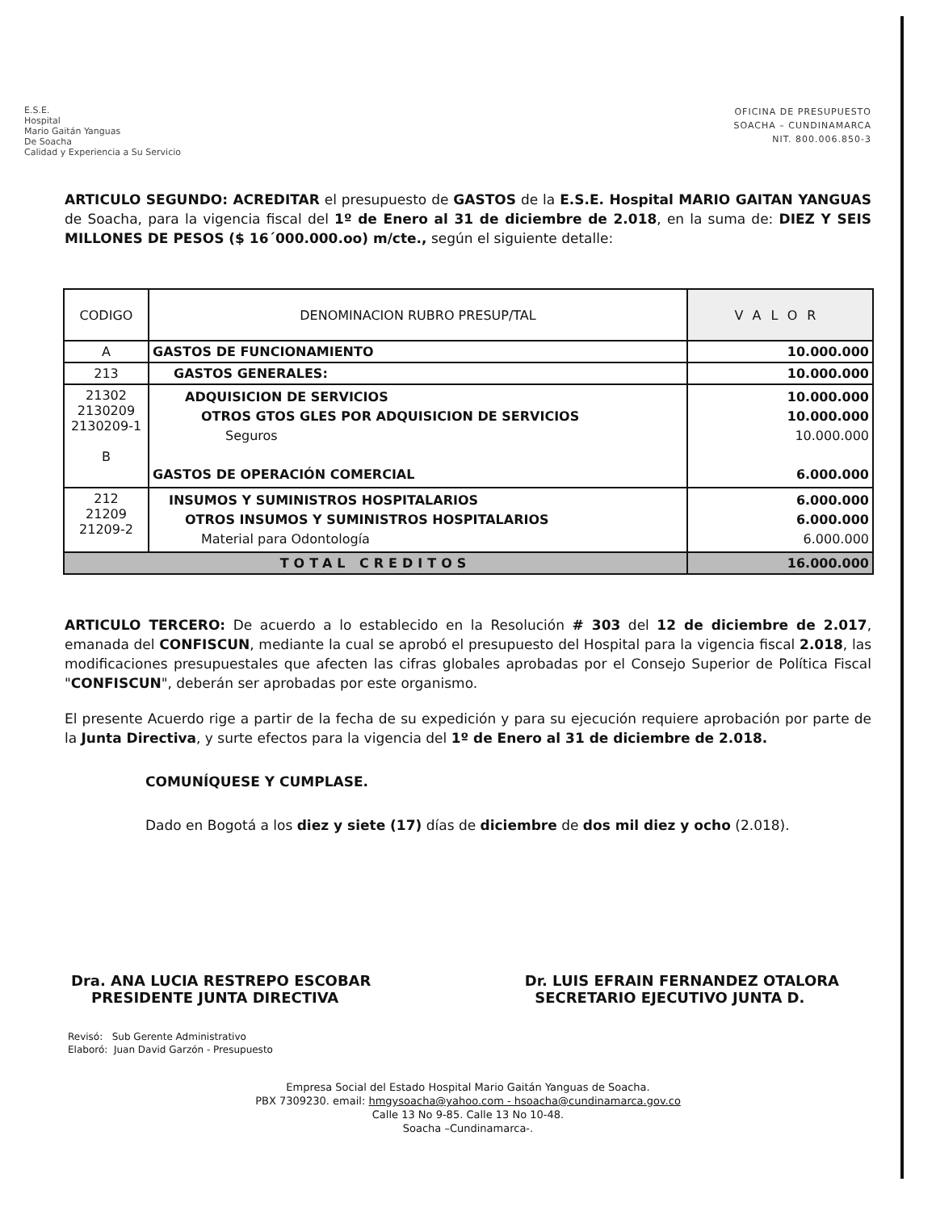E.S.E.
Hospital
Mario Gaitán Yanguas
De Soacha
Calidad y Experiencia a Su Servicio
OFICINA DE PRESUPUESTO
SOACHA – CUNDINAMARCA
NIT. 800.006.850-3
ARTICULO SEGUNDO: ACREDITAR el presupuesto de GASTOS de la E.S.E. Hospital MARIO GAITAN YANGUAS de Soacha, para la vigencia fiscal del 1º de Enero al 31 de diciembre de 2.018, en la suma de: DIEZ Y SEIS MILLONES DE PESOS ($ 16´000.000.oo) m/cte., según el siguiente detalle:
| CODIGO | DENOMINACION RUBRO PRESUP/TAL | VALOR |
| --- | --- | --- |
| A | GASTOS DE FUNCIONAMIENTO | 10.000.000 |
| 213 | GASTOS GENERALES: | 10.000.000 |
| 21302 2130209 2130209-1 B | ADQUISICION DE SERVICIOS OTROS GTOS GLES POR ADQUISICION DE SERVICIOS Seguros GASTOS DE OPERACIÓN COMERCIAL | 10.000.000 10.000.000 10.000.000 6.000.000 |
| 212 21209 21209-2 | INSUMOS Y SUMINISTROS HOSPITALARIOS OTROS INSUMOS Y SUMINISTROS HOSPITALARIOS Material para Odontología | 6.000.000 6.000.000 6.000.000 |
| TOTAL CREDITOS | | 16.000.000 |
ARTICULO TERCERO: De acuerdo a lo establecido en la Resolución # 303 del 12 de diciembre de 2.017, emanada del CONFISCUN, mediante la cual se aprobó el presupuesto del Hospital para la vigencia fiscal 2.018, las modificaciones presupuestales que afecten las cifras globales aprobadas por el Consejo Superior de Política Fiscal "CONFISCUN", deberán ser aprobadas por este organismo.
El presente Acuerdo rige a partir de la fecha de su expedición y para su ejecución requiere aprobación por parte de la Junta Directiva, y surte efectos para la vigencia del 1º de Enero al 31 de diciembre de 2.018.
COMUNÍQUESE Y CUMPLASE.
Dado en Bogotá a los diez y siete (17) días de diciembre de dos mil diez y ocho (2.018).
Dra. ANA LUCIA RESTREPO ESCOBAR
PRESIDENTE JUNTA DIRECTIVA
Dr. LUIS EFRAIN FERNANDEZ OTALORA
SECRETARIO EJECUTIVO JUNTA D.
Revisó: Sub Gerente Administrativo
Elaboró: Juan David Garzón - Presupuesto
Empresa Social del Estado Hospital Mario Gaitán Yanguas de Soacha.
PBX 7309230. email: hmgysoacha@yahoo.com - hsoacha@cundinamarca.gov.co
Calle 13 No 9-85. Calle 13 No 10-48.
Soacha –Cundinamarca-.